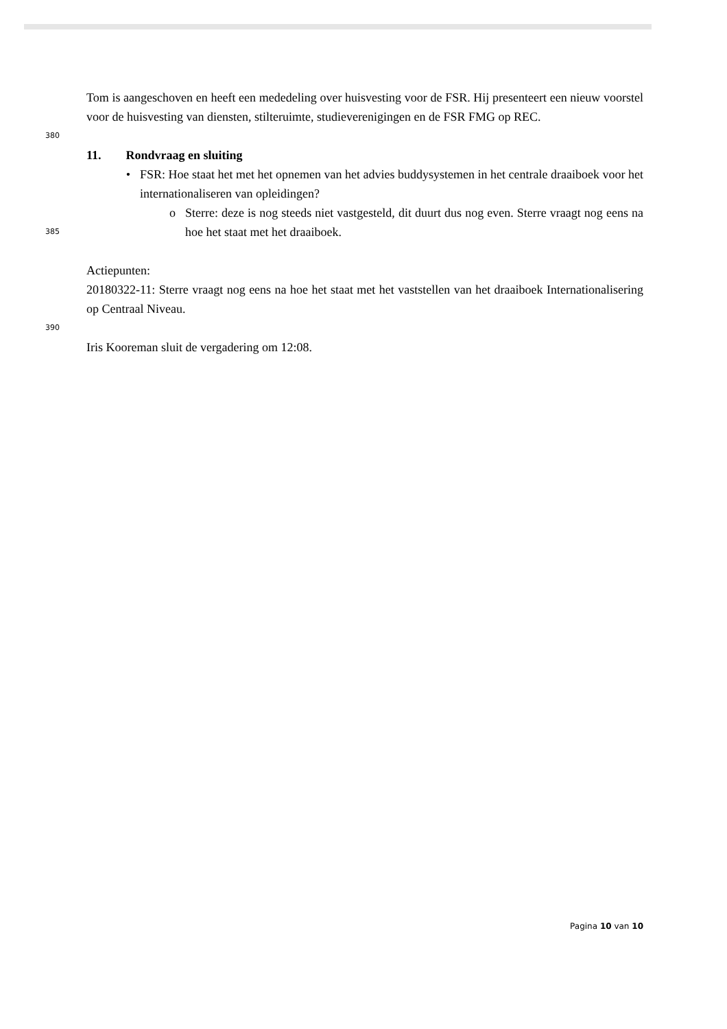Tom is aangeschoven en heeft een mededeling over huisvesting voor de FSR. Hij presenteert een nieuw voorstel voor de huisvesting van diensten, stilteruimte, studieverenigingen en de FSR FMG op REC.
380
11. Rondvraag en sluiting
• FSR: Hoe staat het met het opnemen van het advies buddysystemen in het centrale draaiboek voor het internationaliseren van opleidingen?
385
o Sterre: deze is nog steeds niet vastgesteld, dit duurt dus nog even. Sterre vraagt nog eens na hoe het staat met het draaiboek.
Actiepunten:
20180322-11: Sterre vraagt nog eens na hoe het staat met het vaststellen van het draaiboek Internationalisering op Centraal Niveau.
390
Iris Kooreman sluit de vergadering om 12:08.
Pagina 10 van 10